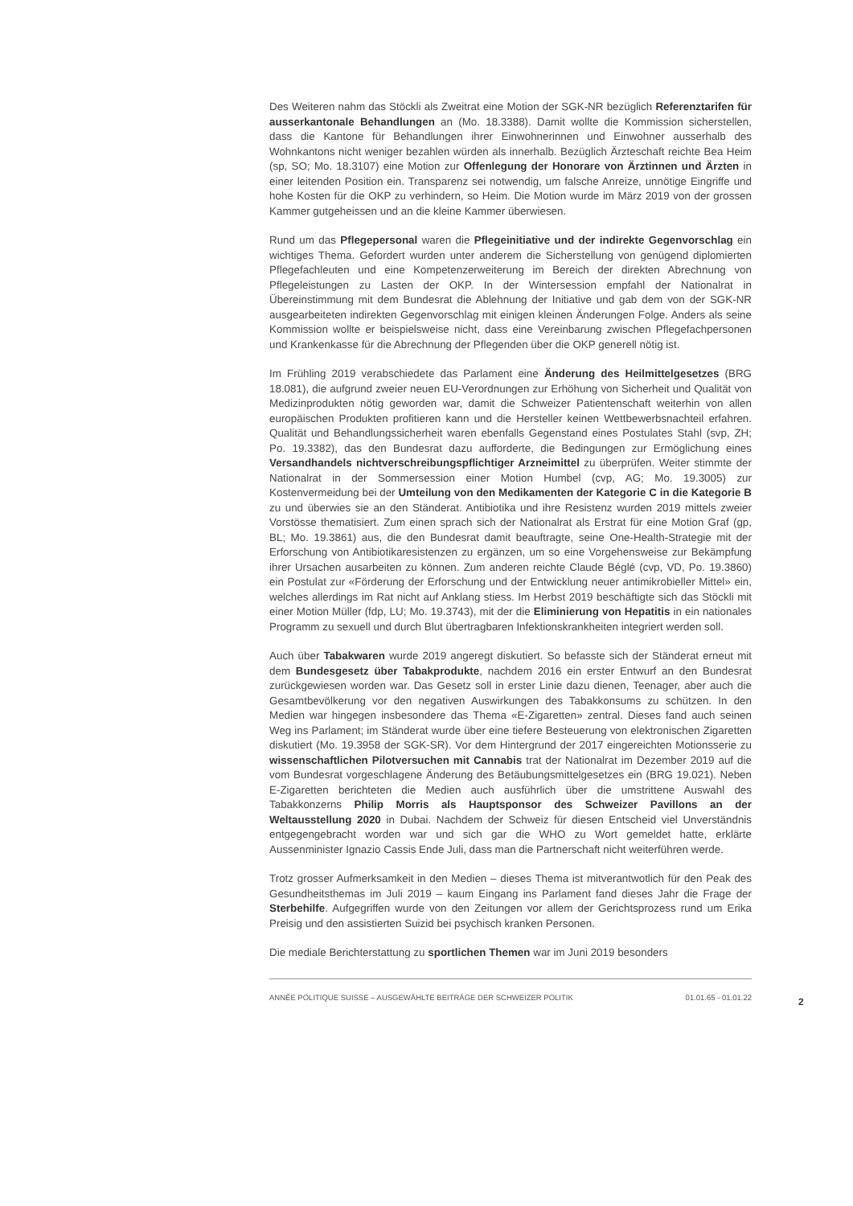Des Weiteren nahm das Stöckli als Zweitrat eine Motion der SGK-NR bezüglich Referenztarifen für ausserkantonale Behandlungen an (Mo. 18.3388). Damit wollte die Kommission sicherstellen, dass die Kantone für Behandlungen ihrer Einwohnerinnen und Einwohner ausserhalb des Wohnkantons nicht weniger bezahlen würden als innerhalb. Bezüglich Ärzteschaft reichte Bea Heim (sp, SO; Mo. 18.3107) eine Motion zur Offenlegung der Honorare von Ärztinnen und Ärzten in einer leitenden Position ein. Transparenz sei notwendig, um falsche Anreize, unnötige Eingriffe und hohe Kosten für die OKP zu verhindern, so Heim. Die Motion wurde im März 2019 von der grossen Kammer gutgeheissen und an die kleine Kammer überwiesen.
Rund um das Pflegepersonal waren die Pflegeinitiative und der indirekte Gegenvorschlag ein wichtiges Thema. Gefordert wurden unter anderem die Sicherstellung von genügend diplomierten Pflegefachleuten und eine Kompetenzerweiterung im Bereich der direkten Abrechnung von Pflegeleistungen zu Lasten der OKP. In der Wintersession empfahl der Nationalrat in Übereinstimmung mit dem Bundesrat die Ablehnung der Initiative und gab dem von der SGK-NR ausgearbeiteten indirekten Gegenvorschlag mit einigen kleinen Änderungen Folge. Anders als seine Kommission wollte er beispielsweise nicht, dass eine Vereinbarung zwischen Pflegefachpersonen und Krankenkasse für die Abrechnung der Pflegenden über die OKP generell nötig ist.
Im Frühling 2019 verabschiedete das Parlament eine Änderung des Heilmittelgesetzes (BRG 18.081), die aufgrund zweier neuen EU-Verordnungen zur Erhöhung von Sicherheit und Qualität von Medizinprodukten nötig geworden war, damit die Schweizer Patientenschaft weiterhin von allen europäischen Produkten profitieren kann und die Hersteller keinen Wettbewerbsnachteil erfahren. Qualität und Behandlungssicherheit waren ebenfalls Gegenstand eines Postulates Stahl (svp, ZH; Po. 19.3382), das den Bundesrat dazu aufforderte, die Bedingungen zur Ermöglichung eines Versandhandels nichtverschreibungspflichtiger Arzneimittel zu überprüfen. Weiter stimmte der Nationalrat in der Sommersession einer Motion Humbel (cvp, AG; Mo. 19.3005) zur Kostenvermeidung bei der Umteilung von den Medikamenten der Kategorie C in die Kategorie B zu und überwies sie an den Ständerat. Antibiotika und ihre Resistenz wurden 2019 mittels zweier Vorstösse thematisiert. Zum einen sprach sich der Nationalrat als Erstrat für eine Motion Graf (gp, BL; Mo. 19.3861) aus, die den Bundesrat damit beauftragte, seine One-Health-Strategie mit der Erforschung von Antibiotikaresistenzen zu ergänzen, um so eine Vorgehensweise zur Bekämpfung ihrer Ursachen ausarbeiten zu können. Zum anderen reichte Claude Béglé (cvp, VD, Po. 19.3860) ein Postulat zur «Förderung der Erforschung und der Entwicklung neuer antimikrobieller Mittel» ein, welches allerdings im Rat nicht auf Anklang stiess. Im Herbst 2019 beschäftigte sich das Stöckli mit einer Motion Müller (fdp, LU; Mo. 19.3743), mit der die Eliminierung von Hepatitis in ein nationales Programm zu sexuell und durch Blut übertragbaren Infektionskrankheiten integriert werden soll.
Auch über Tabakwaren wurde 2019 angeregt diskutiert. So befasste sich der Ständerat erneut mit dem Bundesgesetz über Tabakprodukte, nachdem 2016 ein erster Entwurf an den Bundesrat zurückgewiesen worden war. Das Gesetz soll in erster Linie dazu dienen, Teenager, aber auch die Gesamtbevölkerung vor den negativen Auswirkungen des Tabakkonsums zu schützen. In den Medien war hingegen insbesondere das Thema «E-Zigaretten» zentral. Dieses fand auch seinen Weg ins Parlament; im Ständerat wurde über eine tiefere Besteuerung von elektronischen Zigaretten diskutiert (Mo. 19.3958 der SGK-SR). Vor dem Hintergrund der 2017 eingereichten Motionsserie zu wissenschaftlichen Pilotversuchen mit Cannabis trat der Nationalrat im Dezember 2019 auf die vom Bundesrat vorgeschlagene Änderung des Betäubungsmittelgesetzes ein (BRG 19.021). Neben E-Zigaretten berichteten die Medien auch ausführlich über die umstrittene Auswahl des Tabakkonzerns Philip Morris als Hauptsponsor des Schweizer Pavillons an der Weltausstellung 2020 in Dubai. Nachdem der Schweiz für diesen Entscheid viel Unverständnis entgegengebracht worden war und sich gar die WHO zu Wort gemeldet hatte, erklärte Aussenminister Ignazio Cassis Ende Juli, dass man die Partnerschaft nicht weiterführen werde.
Trotz grosser Aufmerksamkeit in den Medien – dieses Thema ist mitverantwotlich für den Peak des Gesundheitsthemas im Juli 2019 – kaum Eingang ins Parlament fand dieses Jahr die Frage der Sterbehilfe. Aufgegriffen wurde von den Zeitungen vor allem der Gerichtsprozess rund um Erika Preisig und den assistierten Suizid bei psychisch kranken Personen.
Die mediale Berichterstattung zu sportlichen Themen war im Juni 2019 besonders
ANNÉE POLITIQUE SUISSE – AUSGEWÄHLTE BEITRÄGE DER SCHWEIZER POLITIK 01.01.65 - 01.01.22
2